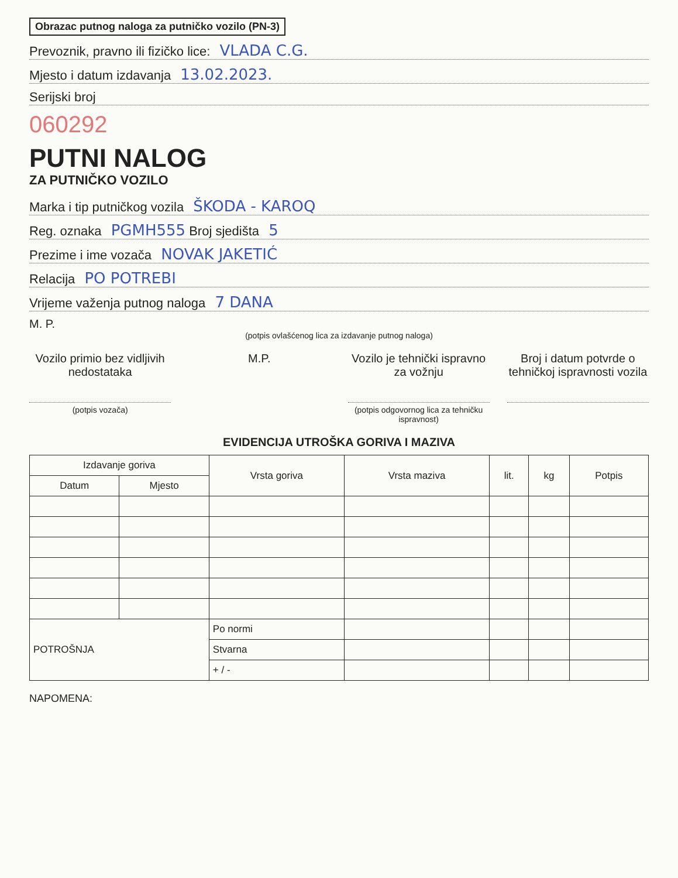Obrazac putnog naloga za putničko vozilo (PN-3)
Prevoznik, pravno ili fizičko lice: VLADA C.G.
Mjesto i datum izdavanja 13.02.2023.
Serijski broj
060292
PUTNI NALOG
ZA PUTNIČKO VOZILO
Marka i tip putničkog vozila ŠKODA - KAROQ
Reg. oznaka PGMH555 Broj sjedišta 5
Prezime i ime vozača NOVAK JAKETIĆ
Relacija PO POTREBI
Vrijeme važenja putnog naloga 7 DANA
M. P.
(potpis ovlašćenog lica za izdavanje putnog naloga)
Vozilo primio bez vidljivih nedostataka
(potpis vozača)
M.P. Vozilo je tehnički ispravno za vožnju
(potpis odgovornog lica za tehničku ispravnost)
Broj i datum potvrde o tehničkoj ispravnosti vozila
EVIDENCIJA UTROŠKA GORIVA I MAZIVA
| Izdavanje goriva | | Vrsta goriva | Vrsta maziva | lit. | kg | Potpis |
| --- | --- | --- | --- | --- | --- | --- |
| Datum | Mjesto | | | | | |
| POTROŠNJA | | Po normi | | | | |
| | | Stvarna | | | | |
| | | + / - | | | | |
NAPOMENA: